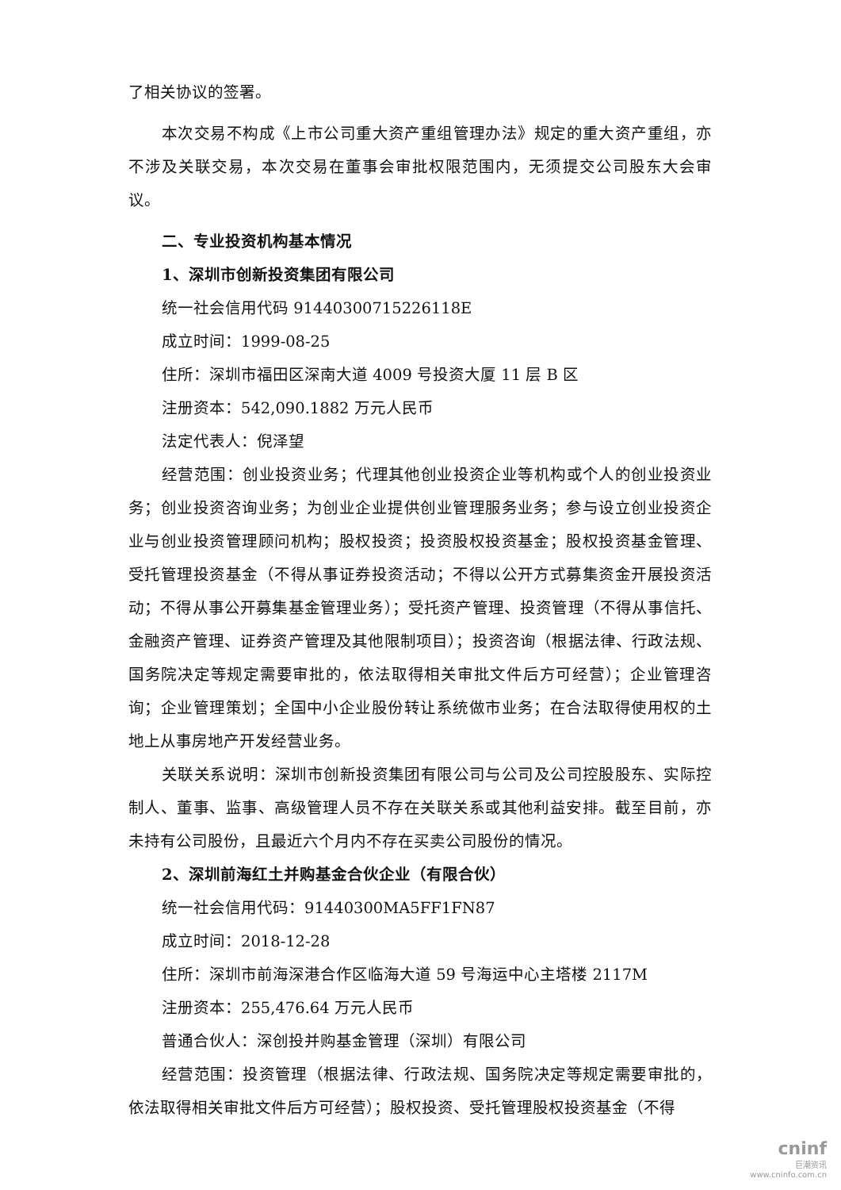了相关协议的签署。
本次交易不构成《上市公司重大资产重组管理办法》规定的重大资产重组，亦不涉及关联交易，本次交易在董事会审批权限范围内，无须提交公司股东大会审议。
二、专业投资机构基本情况
1、深圳市创新投资集团有限公司
统一社会信用代码 91440300715226118E
成立时间：1999-08-25
住所：深圳市福田区深南大道 4009 号投资大厦 11 层 B 区
注册资本：542,090.1882 万元人民币
法定代表人：倪泽望
经营范围：创业投资业务；代理其他创业投资企业等机构或个人的创业投资业务；创业投资咨询业务；为创业企业提供创业管理服务业务；参与设立创业投资企业与创业投资管理顾问机构；股权投资；投资股权投资基金；股权投资基金管理、受托管理投资基金（不得从事证券投资活动；不得以公开方式募集资金开展投资活动；不得从事公开募集基金管理业务）；受托资产管理、投资管理（不得从事信托、金融资产管理、证券资产管理及其他限制项目）；投资咨询（根据法律、行政法规、国务院决定等规定需要审批的，依法取得相关审批文件后方可经营）；企业管理咨询；企业管理策划；全国中小企业股份转让系统做市业务；在合法取得使用权的土地上从事房地产开发经营业务。
关联关系说明：深圳市创新投资集团有限公司与公司及公司控股股东、实际控制人、董事、监事、高级管理人员不存在关联关系或其他利益安排。截至目前，亦未持有公司股份，且最近六个月内不存在买卖公司股份的情况。
2、深圳前海红土并购基金合伙企业（有限合伙）
统一社会信用代码：91440300MA5FF1FN87
成立时间：2018-12-28
住所：深圳市前海深港合作区临海大道 59 号海运中心主塔楼 2117M
注册资本：255,476.64 万元人民币
普通合伙人：深创投并购基金管理（深圳）有限公司
经营范围：投资管理（根据法律、行政法规、国务院决定等规定需要审批的，依法取得相关审批文件后方可经营）；股权投资、受托管理股权投资基金（不得
cninf
巨潮资讯
www.cninfo.com.cn